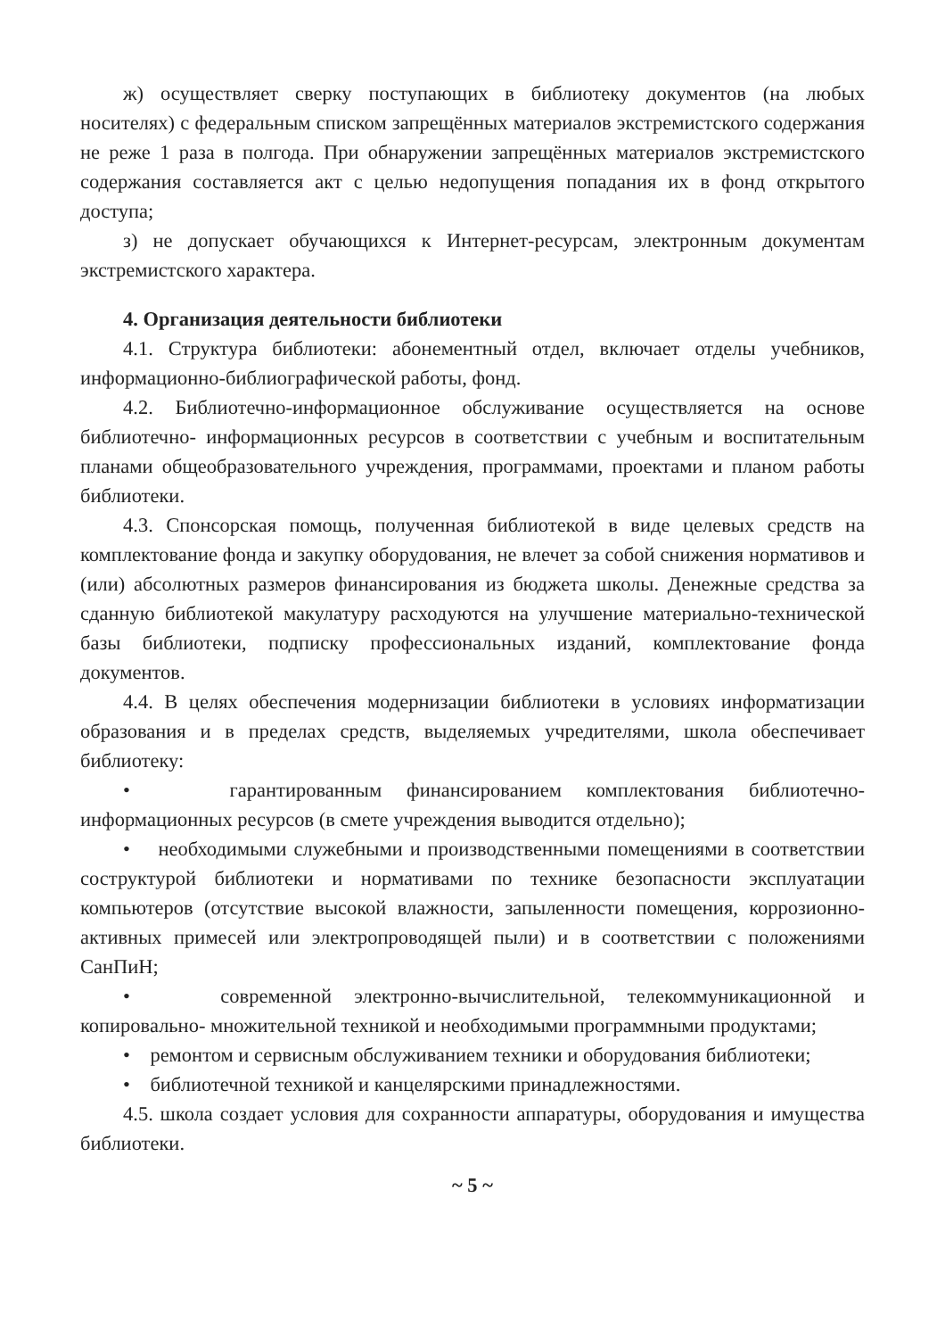ж) осуществляет сверку поступающих в библиотеку документов (на любых носителях) с федеральным списком запрещённых материалов экстремистского содержания не реже 1 раза в полгода. При обнаружении запрещённых материалов экстремистского содержания составляется акт с целью недопущения попадания их в фонд открытого доступа;
з) не допускает обучающихся к Интернет-ресурсам, электронным документам экстремистского характера.
4. Организация деятельности библиотеки
4.1. Структура библиотеки: абонементный отдел, включает отделы учебников, информационно-библиографической работы, фонд.
4.2. Библиотечно-информационное обслуживание осуществляется на основе библиотечно- информационных ресурсов в соответствии с учебным и воспитательным планами общеобразовательного учреждения, программами, проектами и планом работы библиотеки.
4.3. Спонсорская помощь, полученная библиотекой в виде целевых средств на комплектование фонда и закупку оборудования, не влечет за собой снижения нормативов и (или) абсолютных размеров финансирования из бюджета школы. Денежные средства за сданную библиотекой макулатуру расходуются на улучшение материально-технической базы библиотеки, подписку профессиональных изданий, комплектование фонда документов.
4.4. В целях обеспечения модернизации библиотеки в условиях информатизации образования и в пределах средств, выделяемых учредителями, школа обеспечивает библиотеку:
• гарантированным финансированием комплектования библиотечно-информационных ресурсов (в смете учреждения выводится отдельно);
• необходимыми служебными и производственными помещениями в соответствии соструктурой библиотеки и нормативами по технике безопасности эксплуатации компьютеров (отсутствие высокой влажности, запыленности помещения, коррозионно-активных примесей или электропроводящей пыли) и в соответствии с положениями СанПиН;
• современной электронно-вычислительной, телекоммуникационной и копировально- множительной техникой и необходимыми программными продуктами;
• ремонтом и сервисным обслуживанием техники и оборудования библиотеки;
• библиотечной техникой и канцелярскими принадлежностями.
4.5. школа создает условия для сохранности аппаратуры, оборудования и имущества библиотеки.
~ 5 ~